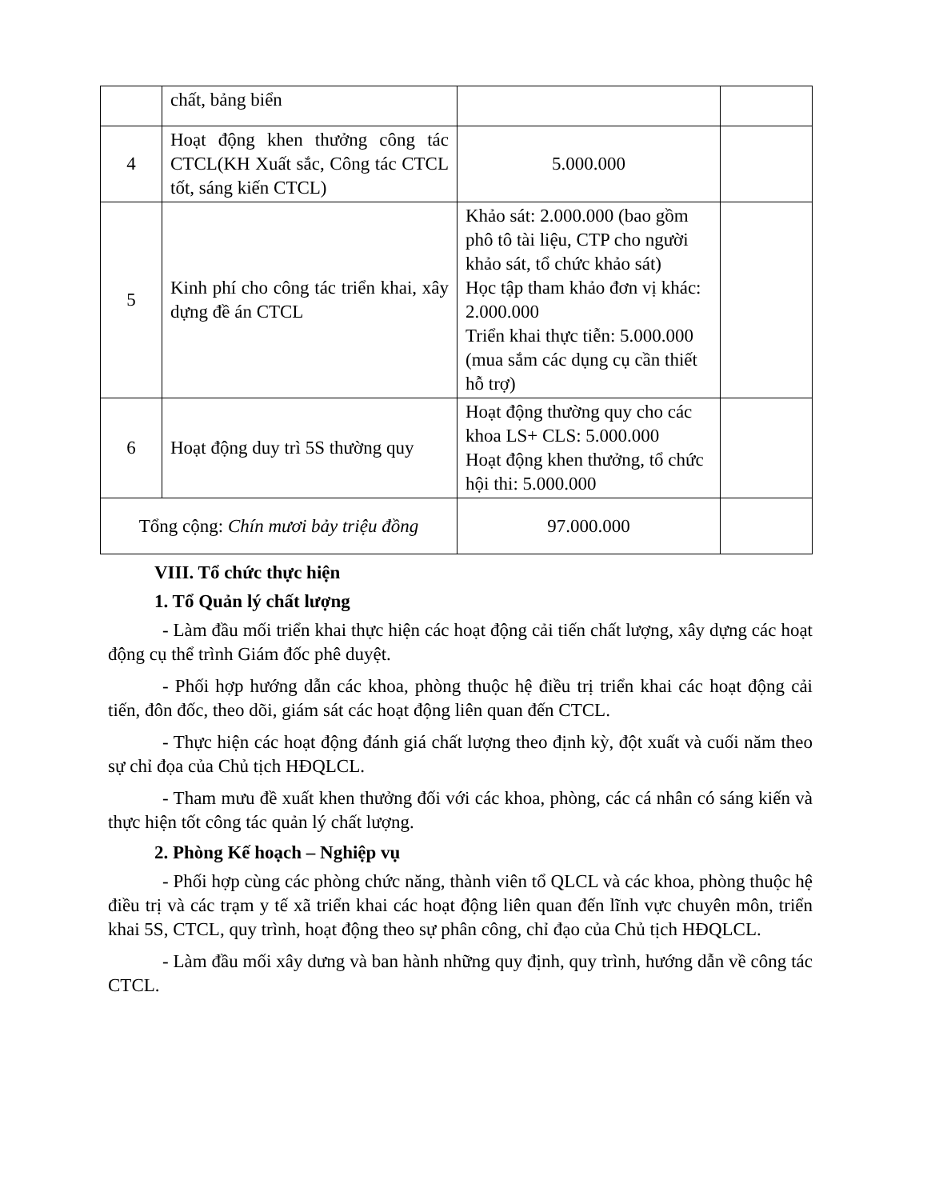| | chất, bảng biển | | |
| 4 | Hoạt động khen thưởng công tác CTCL(KH Xuất sắc, Công tác CTCL tốt, sáng kiến CTCL) | 5.000.000 | |
| 5 | Kinh phí cho công tác triển khai, xây dựng đề án CTCL | Khảo sát: 2.000.000 (bao gồm phô tô tài liệu, CTP cho người khảo sát, tổ chức khảo sát) Học tập tham khảo đơn vị khác: 2.000.000 Triển khai thực tiễn: 5.000.000 (mua sắm các dụng cụ cần thiết hỗ trợ) | |
| 6 | Hoạt động duy trì 5S thường quy | Hoạt động thường quy cho các khoa LS+ CLS: 5.000.000 Hoạt động khen thưởng, tổ chức hội thi: 5.000.000 | |
| Tổng cộng: Chín mươi bảy triệu đồng | | 97.000.000 | |
VIII. Tổ chức thực hiện
1. Tổ Quản lý chất lượng
- Làm đầu mối triển khai thực hiện các hoạt động cải tiến chất lượng, xây dựng các hoạt động cụ thể trình Giám đốc phê duyệt.
- Phối hợp hướng dẫn các khoa, phòng thuộc hệ điều trị triển khai các hoạt động cải tiến, đôn đốc, theo dõi, giám sát các hoạt động liên quan đến CTCL.
- Thực hiện các hoạt động đánh giá chất lượng theo định kỳ, đột xuất và cuối năm theo sự chỉ đọa của Chủ tịch HĐQLCL.
- Tham mưu đề xuất khen thưởng đối với các khoa, phòng, các cá nhân có sáng kiến và thực hiện tốt công tác quản lý chất lượng.
2. Phòng Kế hoạch – Nghiệp vụ
- Phối hợp cùng các phòng chức năng, thành viên tổ QLCL và các khoa, phòng thuộc hệ điều trị và các trạm y tế xã triển khai các hoạt động liên quan đến lĩnh vực chuyên môn, triển khai 5S, CTCL, quy trình, hoạt động theo sự phân công, chỉ đạo của Chủ tịch HĐQLCL.
- Làm đầu mối xây dưng và ban hành những quy định, quy trình, hướng dẫn về công tác CTCL.